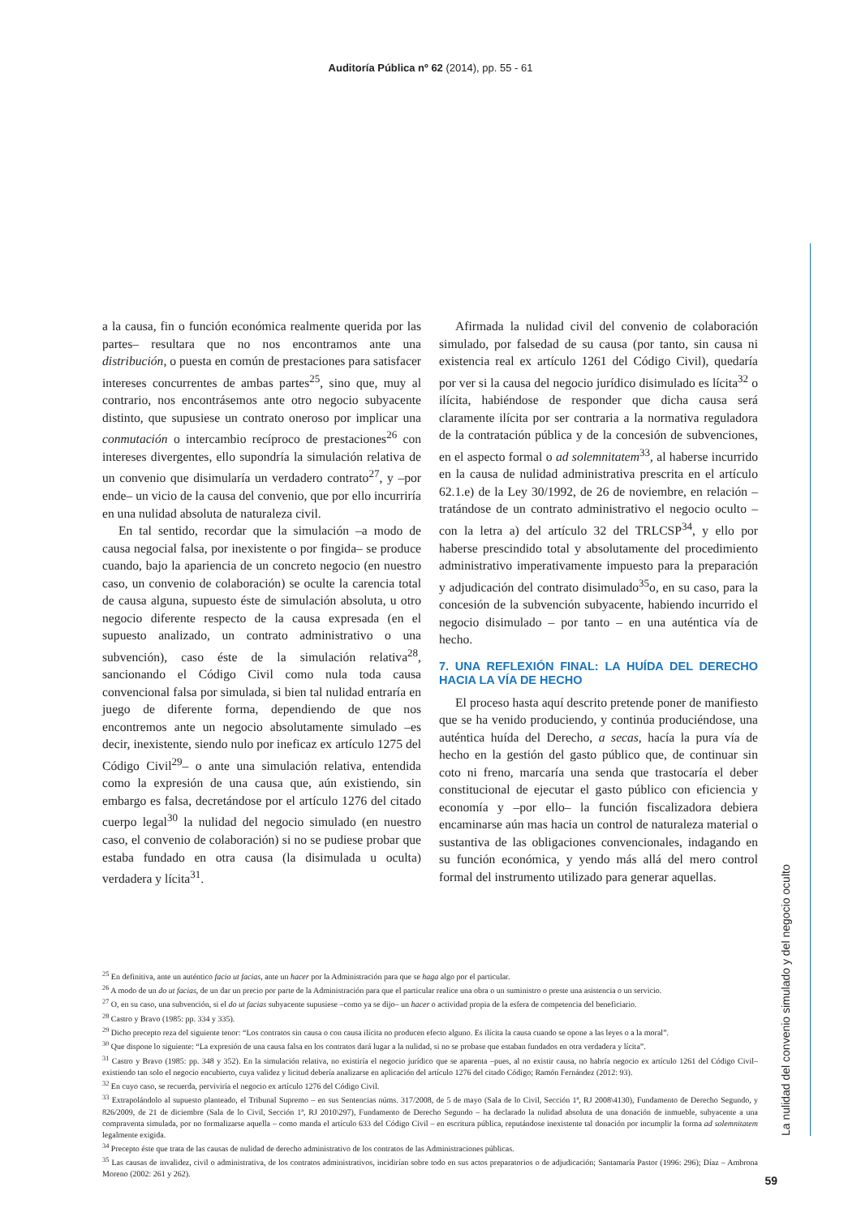Auditoría Pública nº 62 (2014), pp. 55 - 61
a la causa, fin o función económica realmente querida por las partes– resultara que no nos encontramos ante una distribución, o puesta en común de prestaciones para satisfacer intereses concurrentes de ambas partes<sup>25</sup>, sino que, muy al contrario, nos encontrásemos ante otro negocio subyacente distinto, que supusiese un contrato oneroso por implicar una conmutación o intercambio recíproco de prestaciones<sup>26</sup> con intereses divergentes, ello supondría la simulación relativa de un convenio que disimularía un verdadero contrato<sup>27</sup>, y –por ende– un vicio de la causa del convenio, que por ello incurriría en una nulidad absoluta de naturaleza civil.
En tal sentido, recordar que la simulación –a modo de causa negocial falsa, por inexistente o por fingida– se produce cuando, bajo la apariencia de un concreto negocio (en nuestro caso, un convenio de colaboración) se oculte la carencia total de causa alguna, supuesto éste de simulación absoluta, u otro negocio diferente respecto de la causa expresada (en el supuesto analizado, un contrato administrativo o una subvención), caso éste de la simulación relativa<sup>28</sup>, sancionando el Código Civil como nula toda causa convencional falsa por simulada, si bien tal nulidad entraría en juego de diferente forma, dependiendo de que nos encontremos ante un negocio absolutamente simulado –es decir, inexistente, siendo nulo por ineficaz ex artículo 1275 del Código Civil<sup>29</sup>– o ante una simulación relativa, entendida como la expresión de una causa que, aún existiendo, sin embargo es falsa, decretándose por el artículo 1276 del citado cuerpo legal<sup>30</sup> la nulidad del negocio simulado (en nuestro caso, el convenio de colaboración) si no se pudiese probar que estaba fundado en otra causa (la disimulada u oculta) verdadera y lícita<sup>31</sup>.
Afirmada la nulidad civil del convenio de colaboración simulado, por falsedad de su causa (por tanto, sin causa ni existencia real ex artículo 1261 del Código Civil), quedaría por ver si la causa del negocio jurídico disimulado es lícita<sup>32</sup> o ilícita, habiéndose de responder que dicha causa será claramente ilícita por ser contraria a la normativa reguladora de la contratación pública y de la concesión de subvenciones, en el aspecto formal o ad solemnitatem<sup>33</sup>, al haberse incurrido en la causa de nulidad administrativa prescrita en el artículo 62.1.e) de la Ley 30/1992, de 26 de noviembre, en relación – tratándose de un contrato administrativo el negocio oculto – con la letra a) del artículo 32 del TRLCSP<sup>34</sup>, y ello por haberse prescindido total y absolutamente del procedimiento administrativo imperativamente impuesto para la preparación y adjudicación del contrato disimulado<sup>35</sup>o, en su caso, para la concesión de la subvención subyacente, habiendo incurrido el negocio disimulado – por tanto – en una auténtica vía de hecho.
7. UNA REFLEXIÓN FINAL: LA HUÍDA DEL DERECHO HACIA LA VÍA DE HECHO
El proceso hasta aquí descrito pretende poner de manifiesto que se ha venido produciendo, y continúa produciéndose, una auténtica huída del Derecho, a secas, hacía la pura vía de hecho en la gestión del gasto público que, de continuar sin coto ni freno, marcaría una senda que trastocaría el deber constitucional de ejecutar el gasto público con eficiencia y economía y –por ello– la función fiscalizadora debiera encaminarse aún mas hacia un control de naturaleza material o sustantiva de las obligaciones convencionales, indagando en su función económica, y yendo más allá del mero control formal del instrumento utilizado para generar aquellas.
<sup>25</sup> En definitiva, ante un auténtico facio ut facias, ante un hacer por la Administración para que se haga algo por el particular.
<sup>26</sup> A modo de un do ut facias, de un dar un precio por parte de la Administración para que el particular realice una obra o un suministro o preste una asistencia o un servicio.
<sup>27</sup> O, en su caso, una subvención, si el do ut facias subyacente supusiese –como ya se dijo– un hacer o actividad propia de la esfera de competencia del beneficiario.
<sup>28</sup> Castro y Bravo (1985: pp. 334 y 335).
<sup>29</sup> Dicho precepto reza del siguiente tenor: “Los contratos sin causa o con causa ilícita no producen efecto alguno. Es ilícita la causa cuando se opone a las leyes o a la moral”.
<sup>30</sup> Que dispone lo siguiente: “La expresión de una causa falsa en los contratos dará lugar a la nulidad, si no se probase que estaban fundados en otra verdadera y lícita”.
<sup>31</sup> Castro y Bravo (1985: pp. 348 y 352). En la simulación relativa, no existiría el negocio jurídico que se aparenta –pues, al no existir causa, no habría negocio ex artículo 1261 del Código Civil– existiendo tan solo el negocio encubierto, cuya validez y licitud debería analizarse en aplicación del artículo 1276 del citado Código; Ramón Fernández (2012: 93).
<sup>32</sup> En cuyo caso, se recuerda, perviviría el negocio ex artículo 1276 del Código Civil.
<sup>33</sup> Extrapolándolo al supuesto planteado, el Tribunal Supremo – en sus Sentencias núms. 317/2008, de 5 de mayo (Sala de lo Civil, Sección 1ª, RJ 2008\4130), Fundamento de Derecho Segundo, y 826/2009, de 21 de diciembre (Sala de lo Civil, Sección 1ª, RJ 2010\297), Fundamento de Derecho Segundo – ha declarado la nulidad absoluta de una donación de inmueble, subyacente a una compraventa simulada, por no formalizarse aquella – como manda el artículo 633 del Código Civil – en escritura pública, reputándose inexistente tal donación por incumplir la forma ad solemnitatem legalmente exigida.
<sup>34</sup> Precepto éste que trata de las causas de nulidad de derecho administrativo de los contratos de las Administraciones públicas.
<sup>35</sup> Las causas de invalidez, civil o administrativa, de los contratos administrativos, incidirían sobre todo en sus actos preparatorios o de adjudicación; Santamaría Pastor (1996: 296); Díaz – Ambrona Moreno (2002: 261 y 262).
La nulidad del convenio simulado y del negocio oculto
59